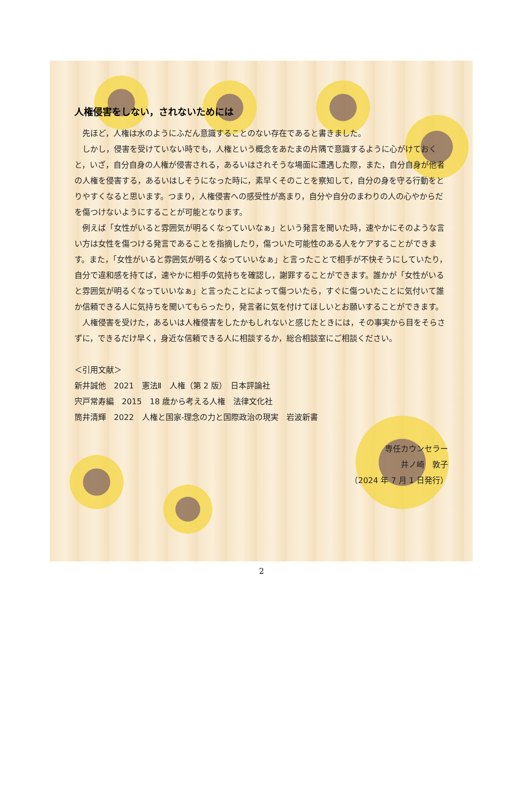人権侵害をしない，されないためには
先ほど，人権は水のようにふだん意識することのない存在であると書きました。
しかし，侵害を受けていない時でも，人権という概念をあたまの片隅で意識するように心がけておくと，いざ，自分自身の人権が侵害される，あるいはされそうな場面に遭遇した際，また，自分自身が他者の人権を侵害する，あるいはしそうになった時に，素早くそのことを察知して，自分の身を守る行動をとりやすくなると思います。つまり，人権侵害への感受性が高まり，自分や自分のまわりの人の心やからだを傷つけないようにすることが可能となります。
例えば「女性がいると雰囲気が明るくなっていいなぁ」という発言を聞いた時，速やかにそのような言い方は女性を傷つける発言であることを指摘したり，傷ついた可能性のある人をケアすることができます。また，「女性がいると雰囲気が明るくなっていいなぁ」と言ったことで相手が不快そうにしていたり，自分で違和感を持てば，速やかに相手の気持ちを確認し，謝罪することができます。誰かが「女性がいると雰囲気が明るくなっていいなぁ」と言ったことによって傷ついたら，すぐに傷ついたことに気付いて誰か信頼できる人に気持ちを聞いてもらったり，発言者に気を付けてほしいとお願いすることができます。
人権侵害を受けた，あるいは人権侵害をしたかもしれないと感じたときには，その事実から目をそらさずに，できるだけ早く，身近な信頼できる人に相談するか，総合相談室にご相談ください。
＜引用文献＞
新井誠他　2021　憲法Ⅱ　人権（第 2 版）　日本評論社
宍戸常寿編　2015　18 歳から考える人権　法律文化社
筒井清輝　2022　人権と国家-理念の力と国際政治の現実　岩波新書
専任カウンセラー
井ノ崎　敦子
（2024 年 7 月 1 日発行）
2